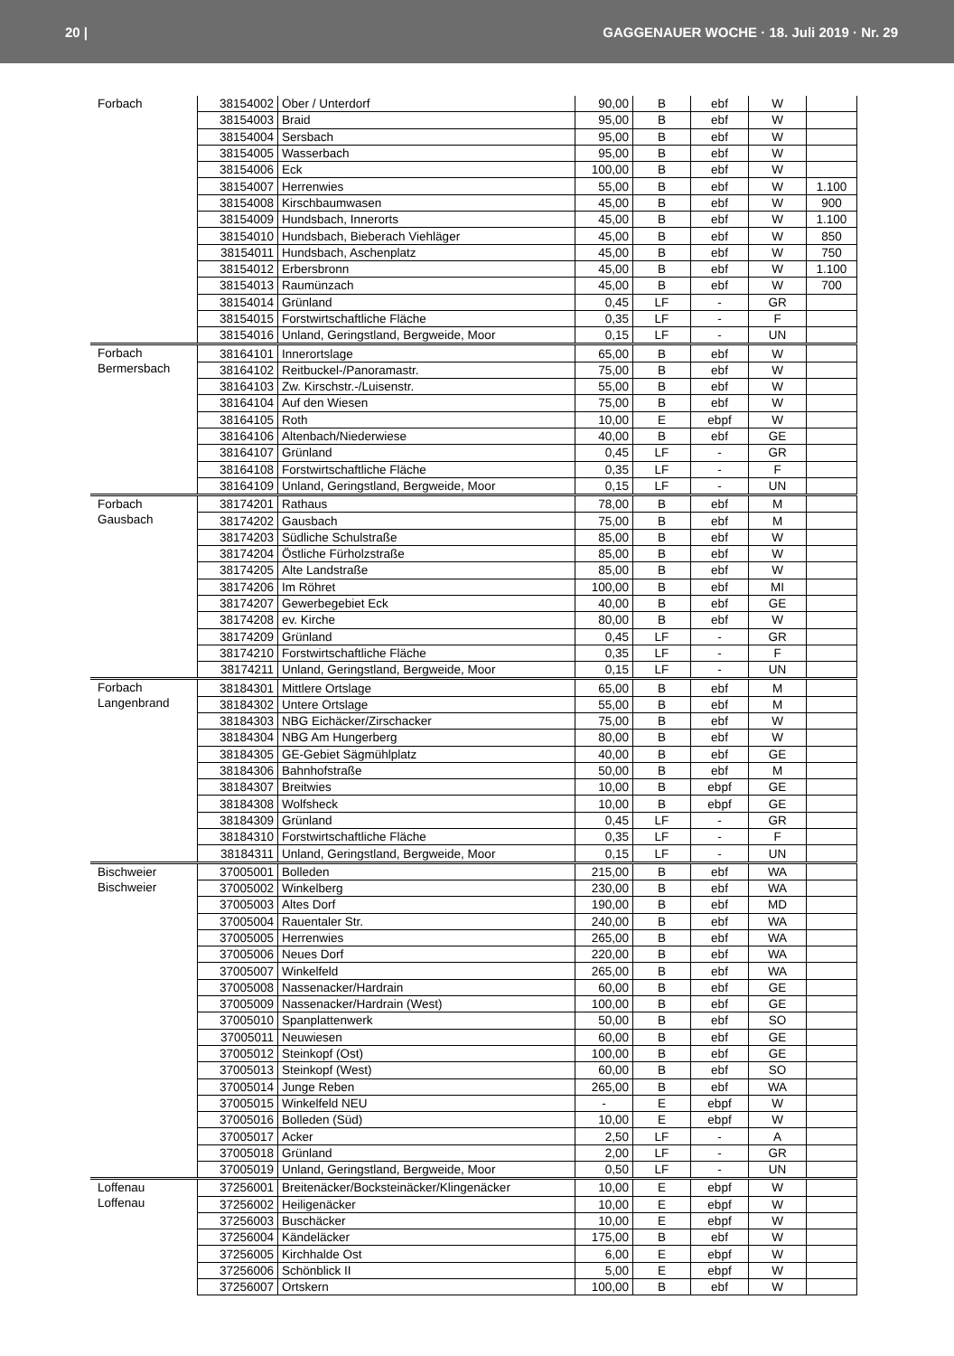20 | GAGGENAUER WOCHE · 18. Juli 2019 · Nr. 29
| Forbach | 38154002 | Ober / Unterdorf | 90,00 | B | ebf | W | |
| | 38154003 | Braid | 95,00 | B | ebf | W | |
| | 38154004 | Sersbach | 95,00 | B | ebf | W | |
| | 38154005 | Wasserbach | 95,00 | B | ebf | W | |
| | 38154006 | Eck | 100,00 | B | ebf | W | |
| | 38154007 | Herrenwies | 55,00 | B | ebf | W | 1.100 |
| | 38154008 | Kirschbaumwasen | 45,00 | B | ebf | W | 900 |
| | 38154009 | Hundsbach, Innerorts | 45,00 | B | ebf | W | 1.100 |
| | 38154010 | Hundsbach, Bieberach Viehläger | 45,00 | B | ebf | W | 850 |
| | 38154011 | Hundsbach, Aschenplatz | 45,00 | B | ebf | W | 750 |
| | 38154012 | Erbersbronn | 45,00 | B | ebf | W | 1.100 |
| | 38154013 | Raumünzach | 45,00 | B | ebf | W | 700 |
| | 38154014 | Grünland | 0,45 | LF | - | GR | |
| | 38154015 | Forstwirtschaftliche Fläche | 0,35 | LF | - | F | |
| | 38154016 | Unland, Geringstland, Bergweide, Moor | 0,15 | LF | - | UN | |
| Forbach Bermersbach | 38164101 | Innerortslage | 65,00 | B | ebf | W | |
| | 38164102 | Reitbuckel-/Panoramastr. | 75,00 | B | ebf | W | |
| | 38164103 | Zw. Kirschstr.-/Luisenstr. | 55,00 | B | ebf | W | |
| | 38164104 | Auf den Wiesen | 75,00 | B | ebf | W | |
| | 38164105 | Roth | 10,00 | E | ebpf | W | |
| | 38164106 | Altenbach/Niederwiese | 40,00 | B | ebf | GE | |
| | 38164107 | Grünland | 0,45 | LF | - | GR | |
| | 38164108 | Forstwirtschaftliche Fläche | 0,35 | LF | - | F | |
| | 38164109 | Unland, Geringstland, Bergweide, Moor | 0,15 | LF | - | UN | |
| Forbach Gausbach | 38174201 | Rathaus | 78,00 | B | ebf | M | |
| | 38174202 | Gausbach | 75,00 | B | ebf | M | |
| | 38174203 | Südliche Schulstraße | 85,00 | B | ebf | W | |
| | 38174204 | Östliche Fürholzstraße | 85,00 | B | ebf | W | |
| | 38174205 | Alte Landstraße | 85,00 | B | ebf | W | |
| | 38174206 | Im Röhret | 100,00 | B | ebf | MI | |
| | 38174207 | Gewerbegebiet Eck | 40,00 | B | ebf | GE | |
| | 38174208 | ev. Kirche | 80,00 | B | ebf | W | |
| | 38174209 | Grünland | 0,45 | LF | - | GR | |
| | 38174210 | Forstwirtschaftliche Fläche | 0,35 | LF | - | F | |
| | 38174211 | Unland, Geringstland, Bergweide, Moor | 0,15 | LF | - | UN | |
| Forbach Langenbrand | 38184301 | Mittlere Ortslage | 65,00 | B | ebf | M | |
| | 38184302 | Untere Ortslage | 55,00 | B | ebf | M | |
| | 38184303 | NBG Eichäcker/Zirschacker | 75,00 | B | ebf | W | |
| | 38184304 | NBG Am Hungerberg | 80,00 | B | ebf | W | |
| | 38184305 | GE-Gebiet Sägmühlplatz | 40,00 | B | ebf | GE | |
| | 38184306 | Bahnhofstraße | 50,00 | B | ebf | M | |
| | 38184307 | Breitwies | 10,00 | B | ebpf | GE | |
| | 38184308 | Wolfsheck | 10,00 | B | ebpf | GE | |
| | 38184309 | Grünland | 0,45 | LF | - | GR | |
| | 38184310 | Forstwirtschaftliche Fläche | 0,35 | LF | - | F | |
| | 38184311 | Unland, Geringstland, Bergweide, Moor | 0,15 | LF | - | UN | |
| Bischweier Bischweier | 37005001 | Bolleden | 215,00 | B | ebf | WA | |
| | 37005002 | Winkelberg | 230,00 | B | ebf | WA | |
| | 37005003 | Altes Dorf | 190,00 | B | ebf | MD | |
| | 37005004 | Rauentaler Str. | 240,00 | B | ebf | WA | |
| | 37005005 | Herrenwies | 265,00 | B | ebf | WA | |
| | 37005006 | Neues Dorf | 220,00 | B | ebf | WA | |
| | 37005007 | Winkelfeld | 265,00 | B | ebf | WA | |
| | 37005008 | Nassenacker/Hardrain | 60,00 | B | ebf | GE | |
| | 37005009 | Nassenacker/Hardrain (West) | 100,00 | B | ebf | GE | |
| | 37005010 | Spanplattenwerk | 50,00 | B | ebf | SO | |
| | 37005011 | Neuwiesen | 60,00 | B | ebf | GE | |
| | 37005012 | Steinkopf (Ost) | 100,00 | B | ebf | GE | |
| | 37005013 | Steinkopf (West) | 60,00 | B | ebf | SO | |
| | 37005014 | Junge Reben | 265,00 | B | ebf | WA | |
| | 37005015 | Winkelfeld NEU | - | E | ebpf | W | |
| | 37005016 | Bolleden (Süd) | 10,00 | E | ebpf | W | |
| | 37005017 | Acker | 2,50 | LF | - | A | |
| | 37005018 | Grünland | 2,00 | LF | - | GR | |
| | 37005019 | Unland, Geringstland, Bergweide, Moor | 0,50 | LF | - | UN | |
| Loffenau Loffenau | 37256001 | Breitenäcker/Bocksteinäcker/Klingenäcker | 10,00 | E | ebpf | W | |
| | 37256002 | Heiligenäcker | 10,00 | E | ebpf | W | |
| | 37256003 | Buschäcker | 10,00 | E | ebpf | W | |
| | 37256004 | Kändeläcker | 175,00 | B | ebf | W | |
| | 37256005 | Kirchhalde Ost | 6,00 | E | ebpf | W | |
| | 37256006 | Schönblick II | 5,00 | E | ebpf | W | |
| | 37256007 | Ortskern | 100,00 | B | ebf | W | |